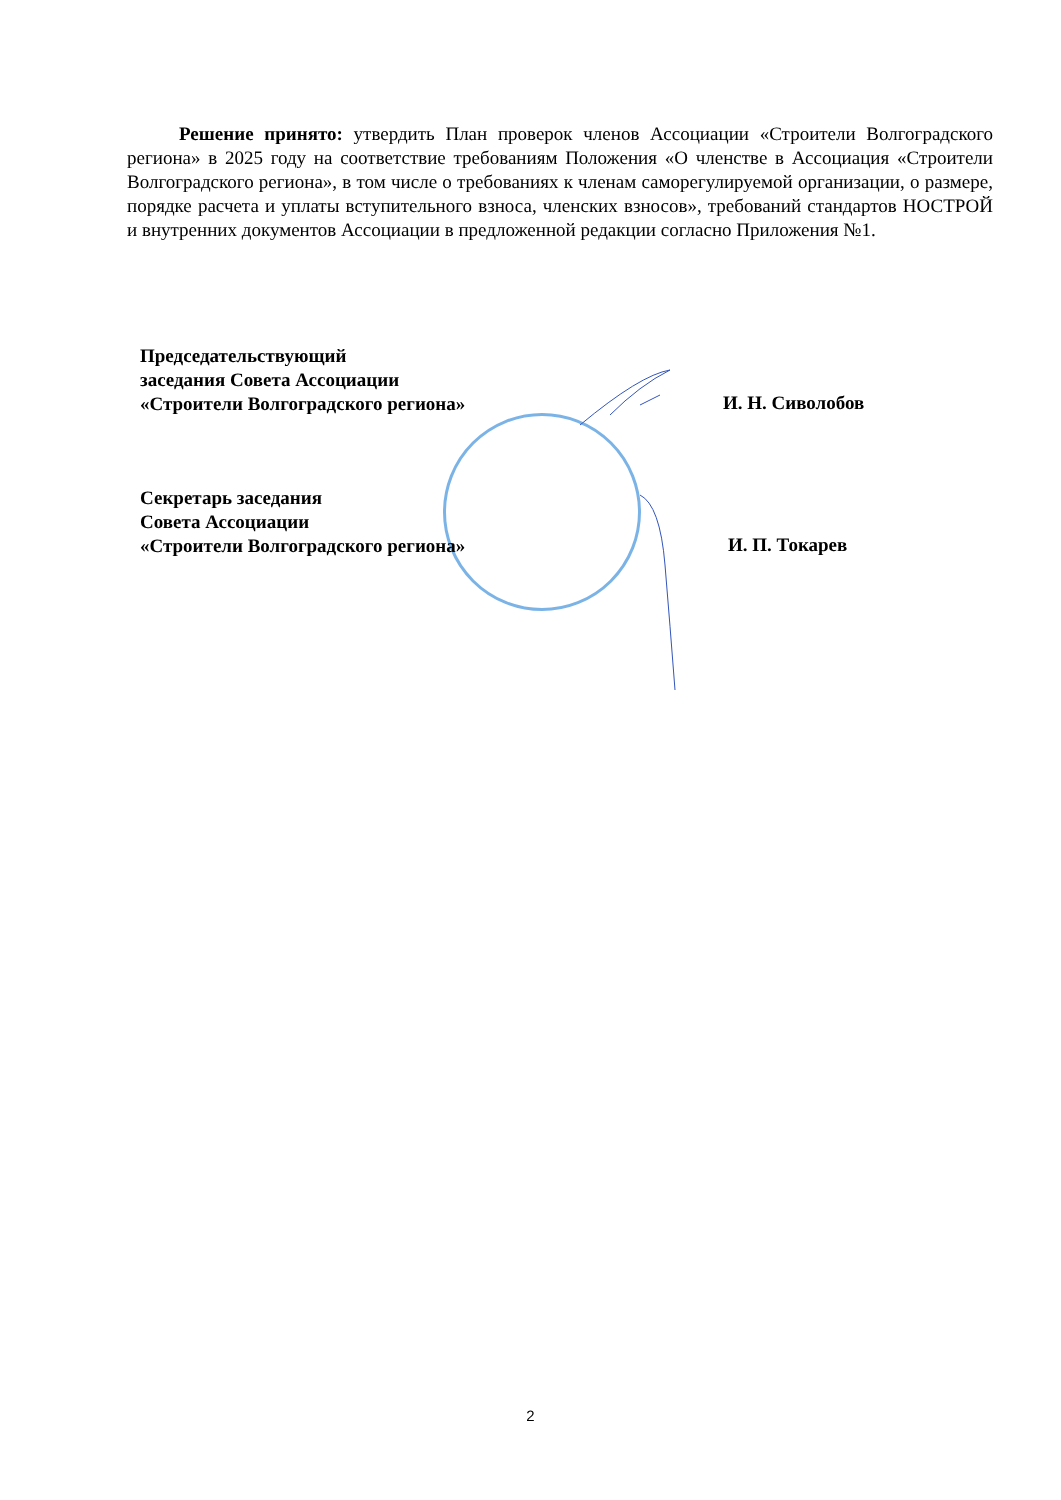Решение принято: утвердить План проверок членов Ассоциации «Строители Волгоградского региона» в 2025 году на соответствие требованиям Положения «О членстве в Ассоциация «Строители Волгоградского региона», в том числе о требованиях к членам саморегулируемой организации, о размере, порядке расчета и уплаты вступительного взноса, членских взносов», требований стандартов НОСТРОЙ и внутренних документов Ассоциации в предложенной редакции согласно Приложения №1.
Председательствующий
заседания Совета Ассоциации
«Строители Волгоградского региона»
И. Н. Сиволобов
Секретарь заседания
Совета Ассоциации
«Строители Волгоградского региона»
И. П. Токарев
2